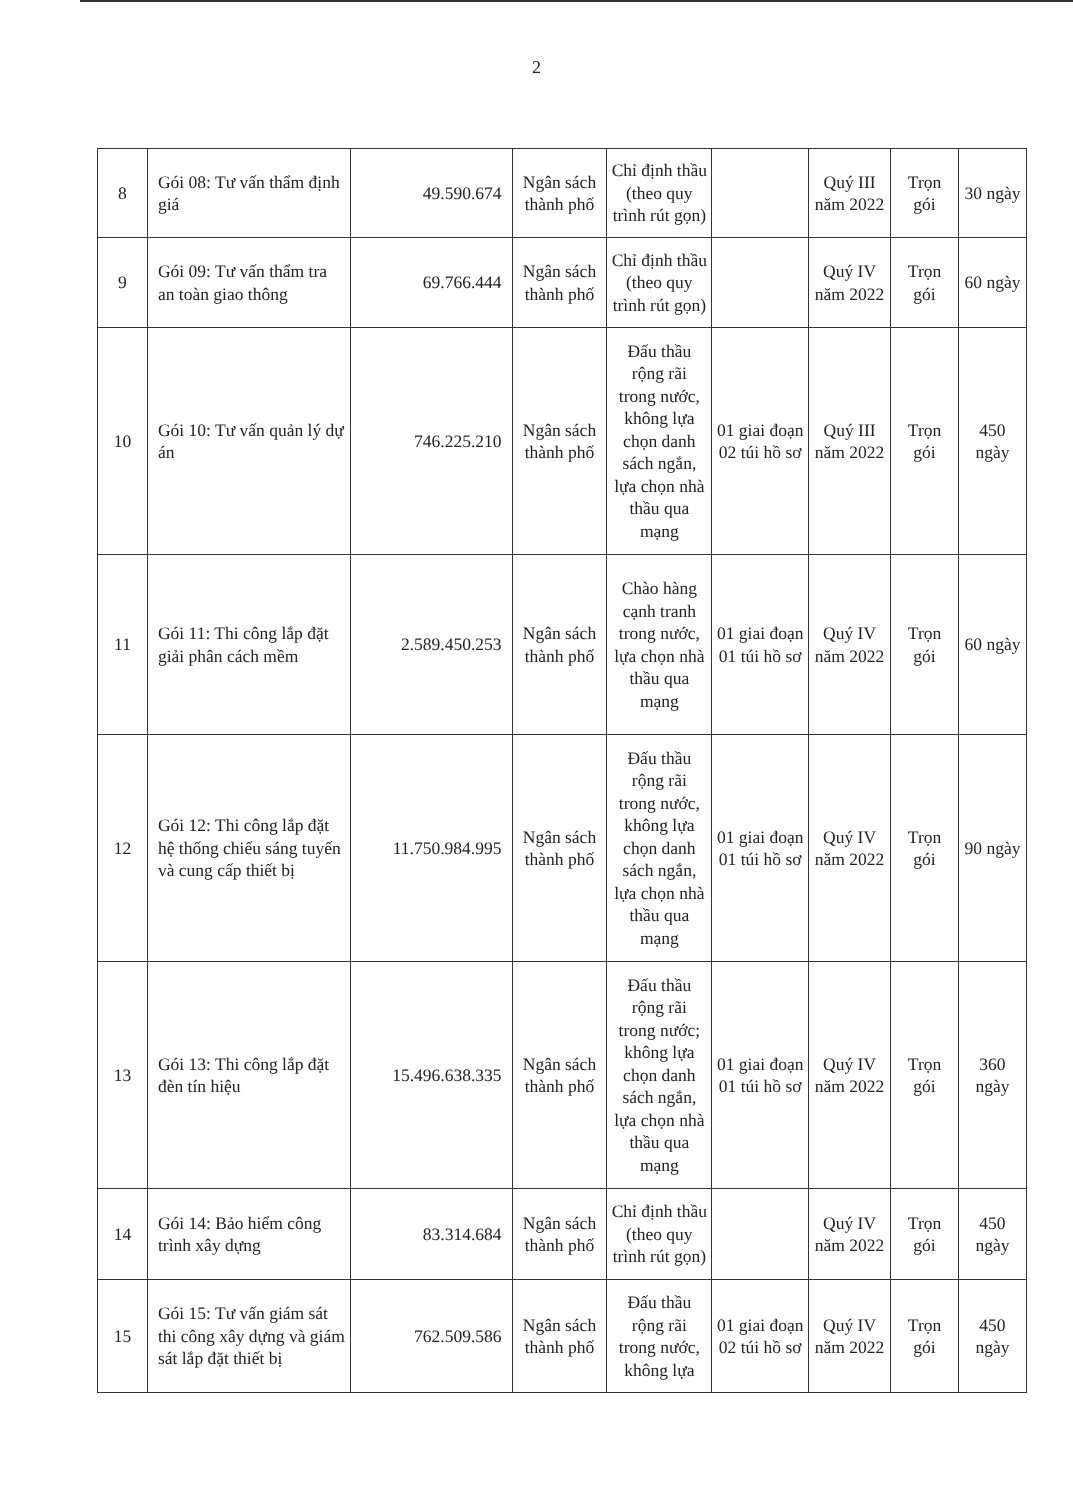2
| 8 | Gói 08: Tư vấn thẩm định giá | 49.590.674 | Ngân sách thành phố | Chỉ định thầu (theo quy trình rút gọn) | | Quý III năm 2022 | Trọn gói | 30 ngày |
| 9 | Gói 09: Tư vấn thẩm tra an toàn giao thông | 69.766.444 | Ngân sách thành phố | Chỉ định thầu (theo quy trình rút gọn) | | Quý IV năm 2022 | Trọn gói | 60 ngày |
| 10 | Gói 10: Tư vấn quản lý dự án | 746.225.210 | Ngân sách thành phố | Đấu thầu rộng rãi trong nước, không lựa chọn danh sách ngắn, lựa chọn nhà thầu qua mạng | 01 giai đoạn 02 túi hồ sơ | Quý III năm 2022 | Trọn gói | 450 ngày |
| 11 | Gói 11: Thi công lắp đặt giải phân cách mềm | 2.589.450.253 | Ngân sách thành phố | Chào hàng cạnh tranh trong nước, lựa chọn nhà thầu qua mạng | 01 giai đoạn 01 túi hồ sơ | Quý IV năm 2022 | Trọn gói | 60 ngày |
| 12 | Gói 12: Thi công lắp đặt hệ thống chiếu sáng tuyến và cung cấp thiết bị | 11.750.984.995 | Ngân sách thành phố | Đấu thầu rộng rãi trong nước, không lựa chọn danh sách ngắn, lựa chọn nhà thầu qua mạng | 01 giai đoạn 01 túi hồ sơ | Quý IV năm 2022 | Trọn gói | 90 ngày |
| 13 | Gói 13: Thi công lắp đặt đèn tín hiệu | 15.496.638.335 | Ngân sách thành phố | Đấu thầu rộng rãi trong nước; không lựa chọn danh sách ngắn, lựa chọn nhà thầu qua mạng | 01 giai đoạn 01 túi hồ sơ | Quý IV năm 2022 | Trọn gói | 360 ngày |
| 14 | Gói 14: Bảo hiểm công trình xây dựng | 83.314.684 | Ngân sách thành phố | Chỉ định thầu (theo quy trình rút gọn) | | Quý IV năm 2022 | Trọn gói | 450 ngày |
| 15 | Gói 15: Tư vấn giám sát thi công xây dựng và giám sát lắp đặt thiết bị | 762.509.586 | Ngân sách thành phố | Đấu thầu rộng rãi trong nước, không lựa | 01 giai đoạn 02 túi hồ sơ | Quý IV năm 2022 | Trọn gói | 450 ngày |